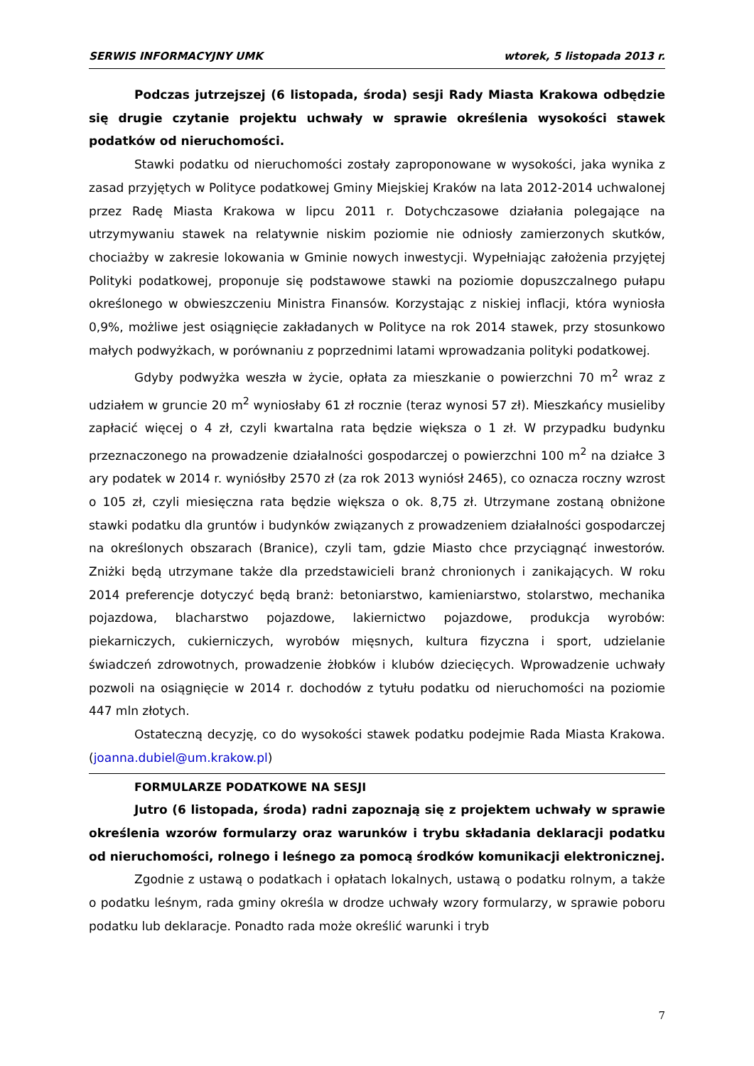SERWIS INFORMACYJNY UMK wtorek, 5 listopada 2013 r.
Podczas jutrzejszej (6 listopada, środa) sesji Rady Miasta Krakowa odbędzie się drugie czytanie projektu uchwały w sprawie określenia wysokości stawek podatków od nieruchomości.
Stawki podatku od nieruchomości zostały zaproponowane w wysokości, jaka wynika z zasad przyjętych w Polityce podatkowej Gminy Miejskiej Kraków na lata 2012-2014 uchwalonej przez Radę Miasta Krakowa w lipcu 2011 r. Dotychczasowe działania polegające na utrzymywaniu stawek na relatywnie niskim poziomie nie odniosły zamierzonych skutków, chociażby w zakresie lokowania w Gminie nowych inwestycji. Wypełniając założenia przyjętej Polityki podatkowej, proponuje się podstawowe stawki na poziomie dopuszczalnego pułapu określonego w obwieszczeniu Ministra Finansów. Korzystając z niskiej inflacji, która wyniosła 0,9%, możliwe jest osiągnięcie zakładanych w Polityce na rok 2014 stawek, przy stosunkowo małych podwyżkach, w porównaniu z poprzednimi latami wprowadzania polityki podatkowej.
Gdyby podwyżka weszła w życie, opłata za mieszkanie o powierzchni 70 m<sup>2</sup> wraz z udziałem w gruncie 20 m<sup>2</sup> wyniosłaby 61 zł rocznie (teraz wynosi 57 zł). Mieszkańcy musieliby zapłacić więcej o 4 zł, czyli kwartalna rata będzie większa o 1 zł. W przypadku budynku przeznaczonego na prowadzenie działalności gospodarczej o powierzchni 100 m<sup>2</sup> na działce 3 ary podatek w 2014 r. wyniósłby 2570 zł (za rok 2013 wyniósł 2465), co oznacza roczny wzrost o 105 zł, czyli miesięczna rata będzie większa o ok. 8,75 zł. Utrzymane zostaną obniżone stawki podatku dla gruntów i budynków związanych z prowadzeniem działalności gospodarczej na określonych obszarach (Branice), czyli tam, gdzie Miasto chce przyciągnąć inwestorów. Zniżki będą utrzymane także dla przedstawicieli branż chronionych i zanikających. W roku 2014 preferencje dotyczyć będą branż: betoniarstwo, kamieniarstwo, stolarstwo, mechanika pojazdowa, blacharstwo pojazdowe, lakiernictwo pojazdowe, produkcja wyrobów: piekarniczych, cukierniczych, wyrobów mięsnych, kultura fizyczna i sport, udzielanie świadczeń zdrowotnych, prowadzenie żłobków i klubów dziecięcych. Wprowadzenie uchwały pozwoli na osiągnięcie w 2014 r. dochodów z tytułu podatku od nieruchomości na poziomie 447 mln złotych.
Ostateczną decyzję, co do wysokości stawek podatku podejmie Rada Miasta Krakowa. (joanna.dubiel@um.krakow.pl)
FORMULARZE PODATKOWE NA SESJI
Jutro (6 listopada, środa) radni zapoznają się z projektem uchwały w sprawie określenia wzorów formularzy oraz warunków i trybu składania deklaracji podatku od nieruchomości, rolnego i leśnego za pomocą środków komunikacji elektronicznej.
Zgodnie z ustawą o podatkach i opłatach lokalnych, ustawą o podatku rolnym, a także o podatku leśnym, rada gminy określa w drodze uchwały wzory formularzy, w sprawie poboru podatku lub deklaracje. Ponadto rada może określić warunki i tryb
7